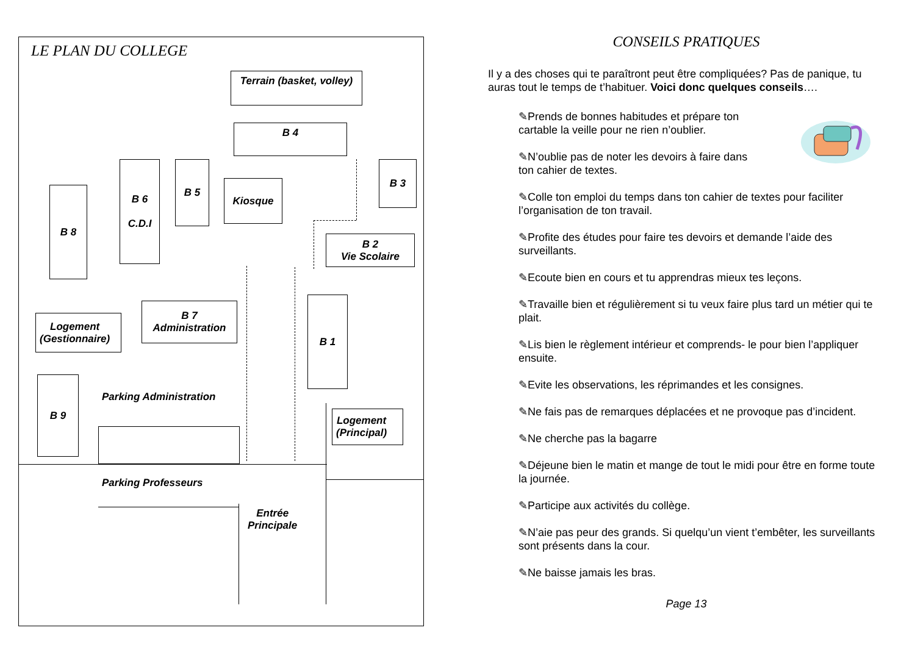LE PLAN DU COLLEGE
Terrain (basket, volley)
B 4
B 8
B 6
C.D.I
B 5
Kiosque
B 3
B 2
Vie Scolaire
Logement
(Gestionnaire)
B 7
Administration
B 1
B 9
Logement
(Principal)
Parking Administration
Parking Professeurs
Entrée
Principale
CONSEILS PRATIQUES
Il y a des choses qui te paraîtront peut être compliquées? Pas de panique, tu auras tout le temps de t’habituer. Voici donc quelques conseils….
✎Prends de bonnes habitudes et prépare ton
cartable la veille pour ne rien n’oublier.
✎N’oublie pas de noter les devoirs à faire dans
ton cahier de textes.
✎Colle ton emploi du temps dans ton cahier de textes pour faciliter l’organisation de ton travail.
✎Profite des études pour faire tes devoirs et demande l’aide des surveillants.
✎Ecoute bien en cours et tu apprendras mieux tes leçons.
✎Travaille bien et régulièrement si tu veux faire plus tard un métier qui te plait.
✎Lis bien le règlement intérieur et comprends- le pour bien l’appliquer ensuite.
✎Evite les observations, les réprimandes et les consignes.
✎Ne fais pas de remarques déplacées et ne provoque pas d’incident.
✎Ne cherche pas la bagarre
✎Déjeune bien le matin et mange de tout le midi pour être en forme toute la journée.
✎Participe aux activités du collège.
✎N’aie pas peur des grands. Si quelqu’un vient t’embêter, les surveillants sont présents dans la cour.
✎Ne baisse jamais les bras.
Page 13